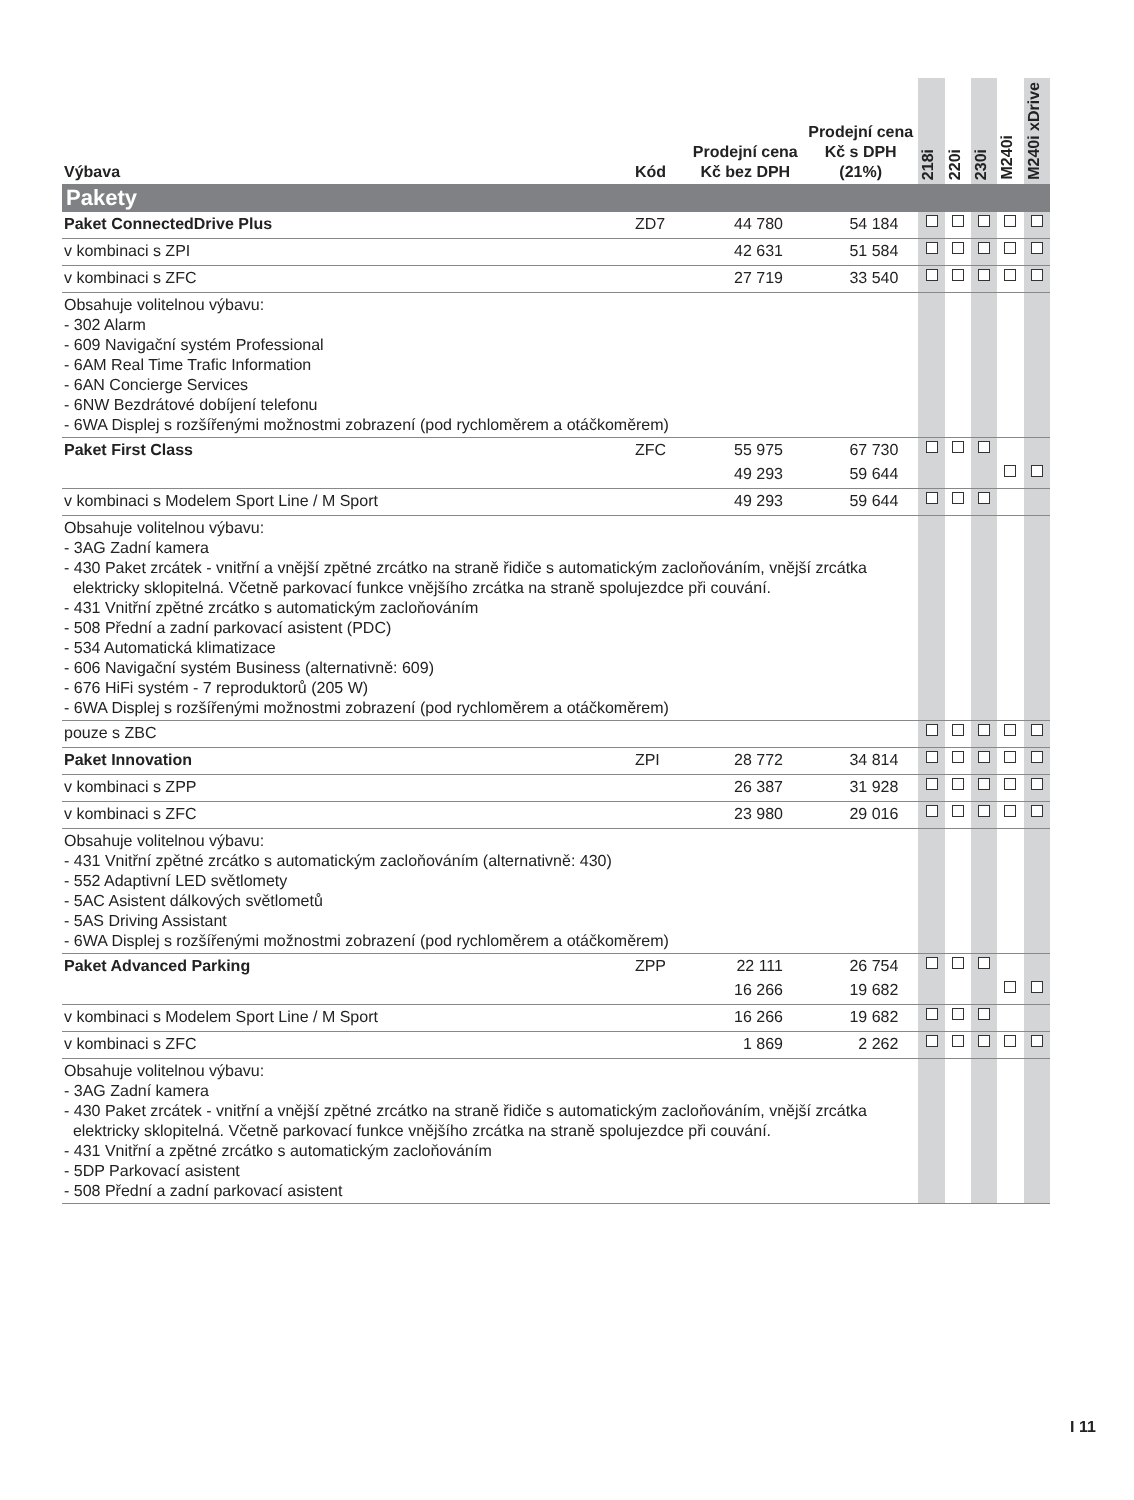| Výbava | Kód | Prodejní cena Kč bez DPH | Prodejní cena Kč s DPH (21%) | 218i | 220i | 230i | M240i | M240i xDrive |
| --- | --- | --- | --- | --- | --- | --- | --- | --- |
| Pakety | | | | | | | | |
| Paket ConnectedDrive Plus | ZD7 | 44 780 | 54 184 | | | | | |
| v kombinaci s ZPI | | 42 631 | 51 584 | | | | | |
| v kombinaci s ZFC | | 27 719 | 33 540 | | | | | |
| Obsahuje volitelnou výbavu: - 302 Alarm - 609 Navigační systém Professional - 6AM Real Time Trafic Information - 6AN Concierge Services - 6NW Bezdrátové dobíjení telefonu - 6WA Displej s rozšířenými možnostmi zobrazení (pod rychloměrem a otáčkoměrem) | | | | | | | | |
| Paket First Class | ZFC | 55 975 | 67 730 | | | | | |
| | | 49 293 | 59 644 | | | | | |
| v kombinaci s Modelem Sport Line / M Sport | | 49 293 | 59 644 | | | | | |
| Obsahuje volitelnou výbavu: - 3AG Zadní kamera - 430 Paket zrcátek - vnitřní a vnější zpětné zrcátko na straně řidiče s automatickým zacloňováním, vnější zrcátka elektricky sklopitelná. Včetně parkovací funkce vnějšího zrcátka na straně spolujezdce při couvání. - 431 Vnitřní zpětné zrcátko s automatickým zacloňováním - 508 Přední a zadní parkovací asistent (PDC) - 534 Automatická klimatizace - 606 Navigační systém Business (alternativně: 609) - 676 HiFi systém - 7 reproduktorů (205 W) - 6WA Displej s rozšířenými možnostmi zobrazení (pod rychloměrem a otáčkoměrem) | | | | | | | | |
| pouze s ZBC | | | | | | | | |
| Paket Innovation | ZPI | 28 772 | 34 814 | | | | | |
| v kombinaci s ZPP | | 26 387 | 31 928 | | | | | |
| v kombinaci s ZFC | | 23 980 | 29 016 | | | | | |
| Obsahuje volitelnou výbavu: - 431 Vnitřní zpětné zrcátko s automatickým zacloňováním (alternativně: 430) - 552 Adaptivní LED světlomety - 5AC Asistent dálkových světlometů - 5AS Driving Assistant - 6WA Displej s rozšířenými možnostmi zobrazení (pod rychloměrem a otáčkoměrem) | | | | | | | | |
| Paket Advanced Parking | ZPP | 22 111 | 26 754 | | | | | |
| | | 16 266 | 19 682 | | | | | |
| v kombinaci s Modelem Sport Line / M Sport | | 16 266 | 19 682 | | | | | |
| v kombinaci s ZFC | | 1 869 | 2 262 | | | | | |
| Obsahuje volitelnou výbavu: - 3AG Zadní kamera - 430 Paket zrcátek - vnitřní a vnější zpětné zrcátko na straně řidiče s automatickým zacloňováním, vnější zrcátka elektricky sklopitelná. Včetně parkovací funkce vnějšího zrcátka na straně spolujezdce při couvání. - 431 Vnitřní a zpětné zrcátko s automatickým zacloňováním - 5DP Parkovací asistent - 508 Přední a zadní parkovací asistent | | | | | | | | |
I 11